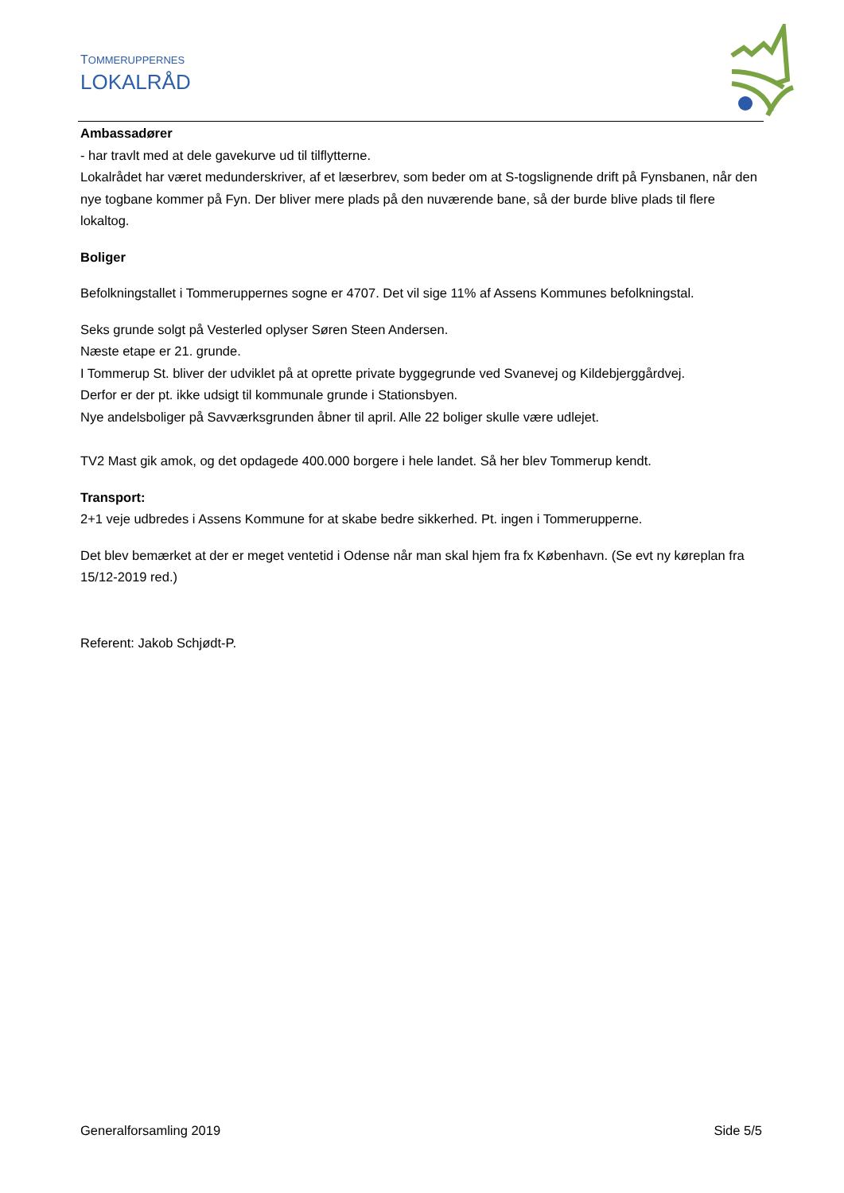TOMMERUPPERNES
LOKALRÅD
Ambassadører
- har travlt med at dele gavekurve ud til tilflytterne.
Lokalrådet har været medunderskriver, af et læserbrev, som beder om at S-togslignende drift på Fynsbanen, når den nye togbane kommer på Fyn. Der bliver mere plads på den nuværende bane, så der burde blive plads til flere lokaltog.
Boliger
Befolkningstallet i Tommeruppernes sogne er 4707. Det vil sige 11% af Assens Kommunes befolkningstal.
Seks grunde solgt på Vesterled oplyser Søren Steen Andersen.
Næste etape er 21. grunde.
I Tommerup St. bliver der udviklet på at oprette private byggegrunde ved Svanevej og Kildebjerggårdvej.
Derfor er der pt. ikke udsigt til kommunale grunde i Stationsbyen.
Nye andelsboliger på Savværksgrunden åbner til april. Alle 22 boliger skulle være udlejet.
TV2 Mast gik amok, og det opdagede 400.000 borgere i hele landet. Så her blev Tommerup kendt.
Transport:
2+1 veje udbredes i Assens Kommune for at skabe bedre sikkerhed. Pt. ingen i Tommerupperne.
Det blev bemærket at der er meget ventetid i Odense når man skal hjem fra fx København. (Se evt ny køreplan fra 15/12-2019 red.)
Referent: Jakob Schjødt-P.
Generalforsamling 2019 Side 5/5